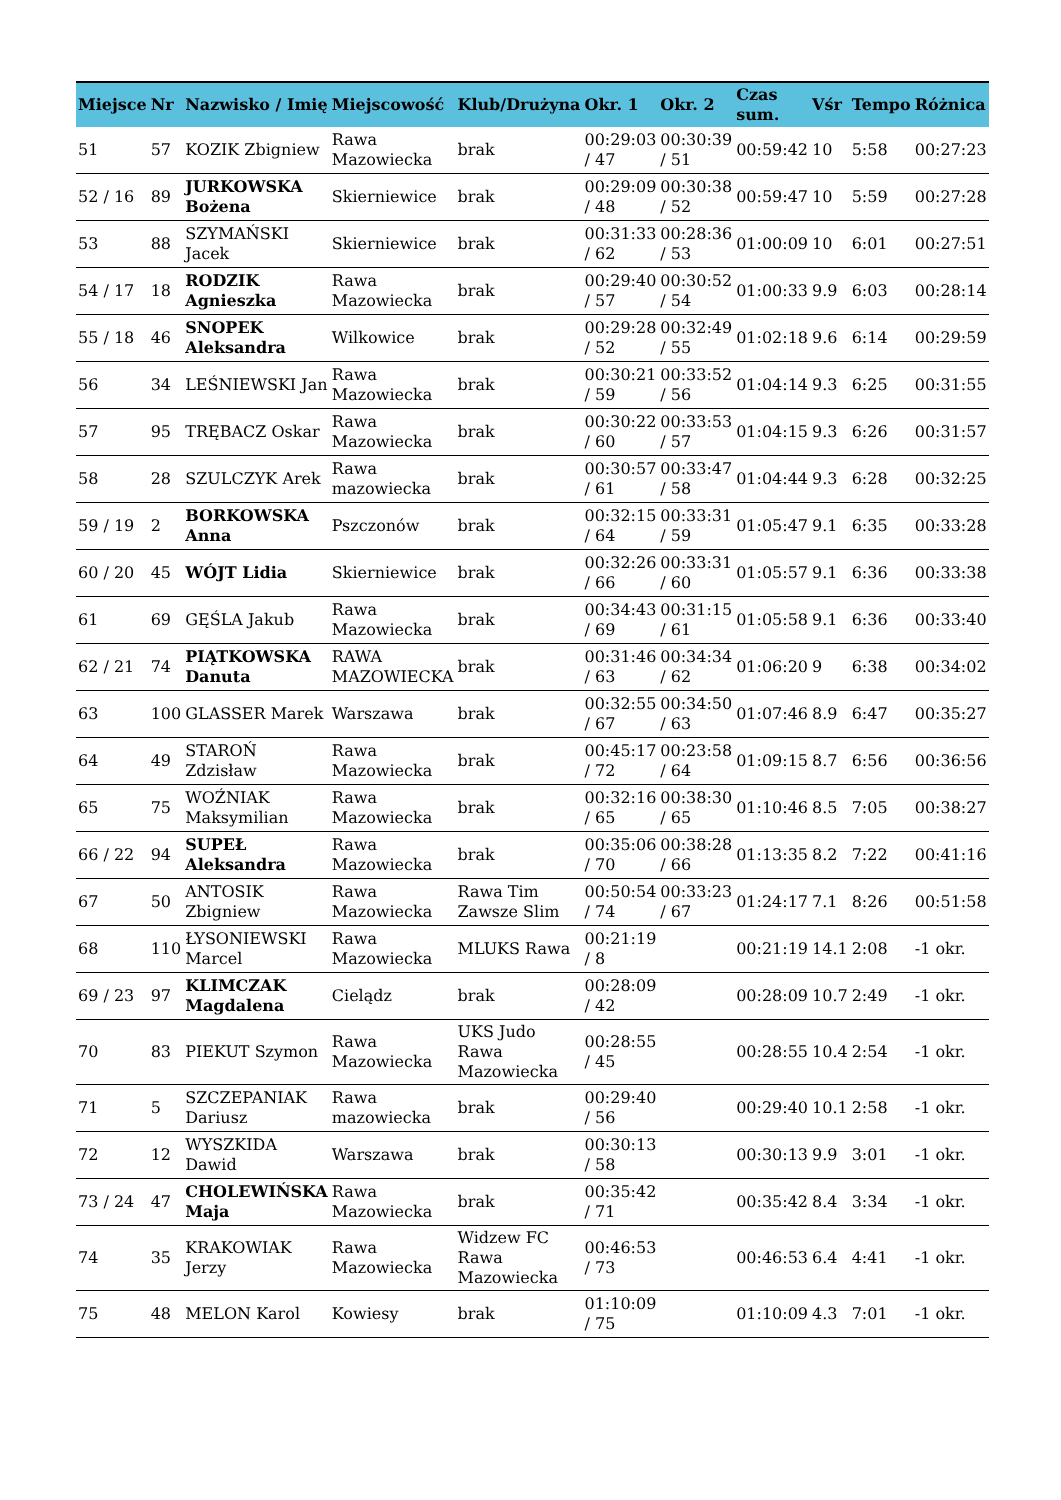| Miejsce | Nr | Nazwisko / Imię | Miejscowość | Klub/Drużyna | Okr. 1 | Okr. 2 | Czas sum. | Vśr | Tempo | Różnica |
| --- | --- | --- | --- | --- | --- | --- | --- | --- | --- | --- |
| 51 | 57 | KOZIK Zbigniew | Rawa Mazowiecka | brak | 00:29:03 / 47 | 00:30:39 / 51 | 00:59:42 | 10 | 5:58 | 00:27:23 |
| 52 / 16 | 89 | JURKOWSKA Bożena | Skierniewice | brak | 00:29:09 / 48 | 00:30:38 / 52 | 00:59:47 | 10 | 5:59 | 00:27:28 |
| 53 | 88 | SZYMAŃSKI Jacek | Skierniewice | brak | 00:31:33 / 62 | 00:28:36 / 53 | 01:00:09 | 10 | 6:01 | 00:27:51 |
| 54 / 17 | 18 | RODZIK Agnieszka | Rawa Mazowiecka | brak | 00:29:40 / 57 | 00:30:52 / 54 | 01:00:33 | 9.9 | 6:03 | 00:28:14 |
| 55 / 18 | 46 | SNOPEK Aleksandra | Wilkowice | brak | 00:29:28 / 52 | 00:32:49 / 55 | 01:02:18 | 9.6 | 6:14 | 00:29:59 |
| 56 | 34 | LEŚNIEWSKI Jan | Rawa Mazowiecka | brak | 00:30:21 / 59 | 00:33:52 / 56 | 01:04:14 | 9.3 | 6:25 | 00:31:55 |
| 57 | 95 | TRĘBACZ Oskar | Rawa Mazowiecka | brak | 00:30:22 / 60 | 00:33:53 / 57 | 01:04:15 | 9.3 | 6:26 | 00:31:57 |
| 58 | 28 | SZULCZYK Arek | Rawa mazowiecka | brak | 00:30:57 / 61 | 00:33:47 / 58 | 01:04:44 | 9.3 | 6:28 | 00:32:25 |
| 59 / 19 | 2 | BORKOWSKA Anna | Pszczonów | brak | 00:32:15 / 64 | 00:33:31 / 59 | 01:05:47 | 9.1 | 6:35 | 00:33:28 |
| 60 / 20 | 45 | WÓJT Lidia | Skierniewice | brak | 00:32:26 / 66 | 00:33:31 / 60 | 01:05:57 | 9.1 | 6:36 | 00:33:38 |
| 61 | 69 | GĘŚLA Jakub | Rawa Mazowiecka | brak | 00:34:43 / 69 | 00:31:15 / 61 | 01:05:58 | 9.1 | 6:36 | 00:33:40 |
| 62 / 21 | 74 | PIĄTKOWSKA Danuta | RAWA MAZOWIECKA | brak | 00:31:46 / 63 | 00:34:34 / 62 | 01:06:20 | 9 | 6:38 | 00:34:02 |
| 63 | 100 | GLASSER Marek | Warszawa | brak | 00:32:55 / 67 | 00:34:50 / 63 | 01:07:46 | 8.9 | 6:47 | 00:35:27 |
| 64 | 49 | STAROŃ Zdzisław | Rawa Mazowiecka | brak | 00:45:17 / 72 | 00:23:58 / 64 | 01:09:15 | 8.7 | 6:56 | 00:36:56 |
| 65 | 75 | WOŹNIAK Maksymilian | Rawa Mazowiecka | brak | 00:32:16 / 65 | 00:38:30 / 65 | 01:10:46 | 8.5 | 7:05 | 00:38:27 |
| 66 / 22 | 94 | SUPEŁ Aleksandra | Rawa Mazowiecka | brak | 00:35:06 / 70 | 00:38:28 / 66 | 01:13:35 | 8.2 | 7:22 | 00:41:16 |
| 67 | 50 | ANTOSIK Zbigniew | Rawa Mazowiecka | Rawa Tim Zawsze Slim | 00:50:54 / 74 | 00:33:23 / 67 | 01:24:17 | 7.1 | 8:26 | 00:51:58 |
| 68 | 110 | ŁYSONIEWSKI Marcel | Rawa Mazowiecka | MLUKS Rawa | 00:21:19 / 8 | | 00:21:19 | 14.1 | 2:08 | -1 okr. |
| 69 / 23 | 97 | KLIMCZAK Magdalena | Cielądz | brak | 00:28:09 / 42 | | 00:28:09 | 10.7 | 2:49 | -1 okr. |
| 70 | 83 | PIEKUT Szymon | Rawa Mazowiecka | UKS Judo Rawa Mazowiecka | 00:28:55 / 45 | | 00:28:55 | 10.4 | 2:54 | -1 okr. |
| 71 | 5 | SZCZEPANIAK Dariusz | Rawa mazowiecka | brak | 00:29:40 / 56 | | 00:29:40 | 10.1 | 2:58 | -1 okr. |
| 72 | 12 | WYSZKIDA Dawid | Warszawa | brak | 00:30:13 / 58 | | 00:30:13 | 9.9 | 3:01 | -1 okr. |
| 73 / 24 | 47 | CHOLEWIŃSKA Maja | Rawa Mazowiecka | brak | 00:35:42 / 71 | | 00:35:42 | 8.4 | 3:34 | -1 okr. |
| 74 | 35 | KRAKOWIAK Jerzy | Rawa Mazowiecka | Widzew FC Rawa Mazowiecka | 00:46:53 / 73 | | 00:46:53 | 6.4 | 4:41 | -1 okr. |
| 75 | 48 | MELON Karol | Kowiesy | brak | 01:10:09 / 75 | | 01:10:09 | 4.3 | 7:01 | -1 okr. |